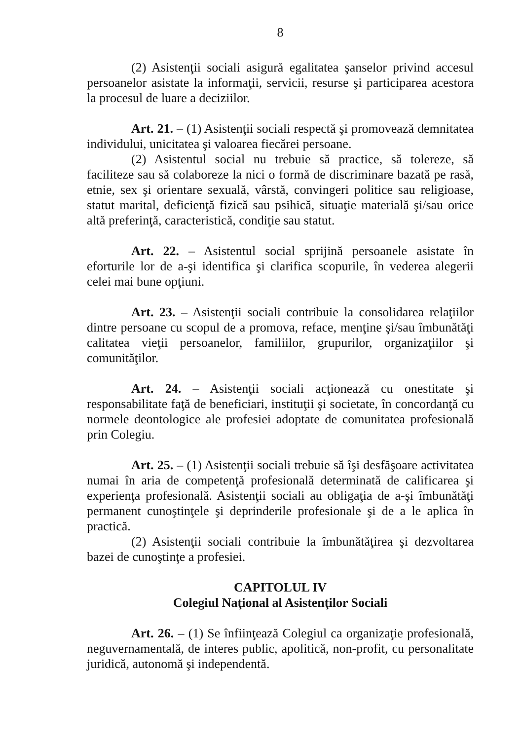8
(2) Asistenţii sociali asigură egalitatea şanselor privind accesul persoanelor asistate la informaţii, servicii, resurse şi participarea acestora la procesul de luare a deciziilor.
Art. 21. – (1) Asistenţii sociali respectă şi promovează demnitatea individului, unicitatea şi valoarea fiecărei persoane.
(2) Asistentul social nu trebuie să practice, să tolereze, să faciliteze sau să colaboreze la nici o formă de discriminare bazată pe rasă, etnie, sex şi orientare sexuală, vârstă, convingeri politice sau religioase, statut marital, deficienţă fizică sau psihică, situaţie materială şi/sau orice altă preferinţă, caracteristică, condiţie sau statut.
Art. 22. – Asistentul social sprijină persoanele asistate în eforturile lor de a-şi identifica şi clarifica scopurile, în vederea alegerii celei mai bune opţiuni.
Art. 23. – Asistenţii sociali contribuie la consolidarea relaţiilor dintre persoane cu scopul de a promova, reface, menţine şi/sau îmbunătăţi calitatea vieţii persoanelor, familiilor, grupurilor, organizaţiilor şi comunităţilor.
Art. 24. – Asistenţii sociali acţionează cu onestitate şi responsabilitate faţă de beneficiari, instituţii şi societate, în concordanţă cu normele deontologice ale profesiei adoptate de comunitatea profesională prin Colegiu.
Art. 25. – (1) Asistenţii sociali trebuie să îşi desfăşoare activitatea numai în aria de competenţă profesională determinată de calificarea şi experienţa profesională. Asistenţii sociali au obligaţia de a-şi îmbunătăţi permanent cunoştinţele şi deprinderile profesionale şi de a le aplica în practică.
(2) Asistenţii sociali contribuie la îmbunătăţirea şi dezvoltarea bazei de cunoştinţe a profesiei.
CAPITOLUL IV
Colegiul Naţional al Asistenţilor Sociali
Art. 26. – (1) Se înfiinţează Colegiul ca organizaţie profesională, neguvernamentală, de interes public, apolitică, non-profit, cu personalitate juridică, autonomă şi independentă.